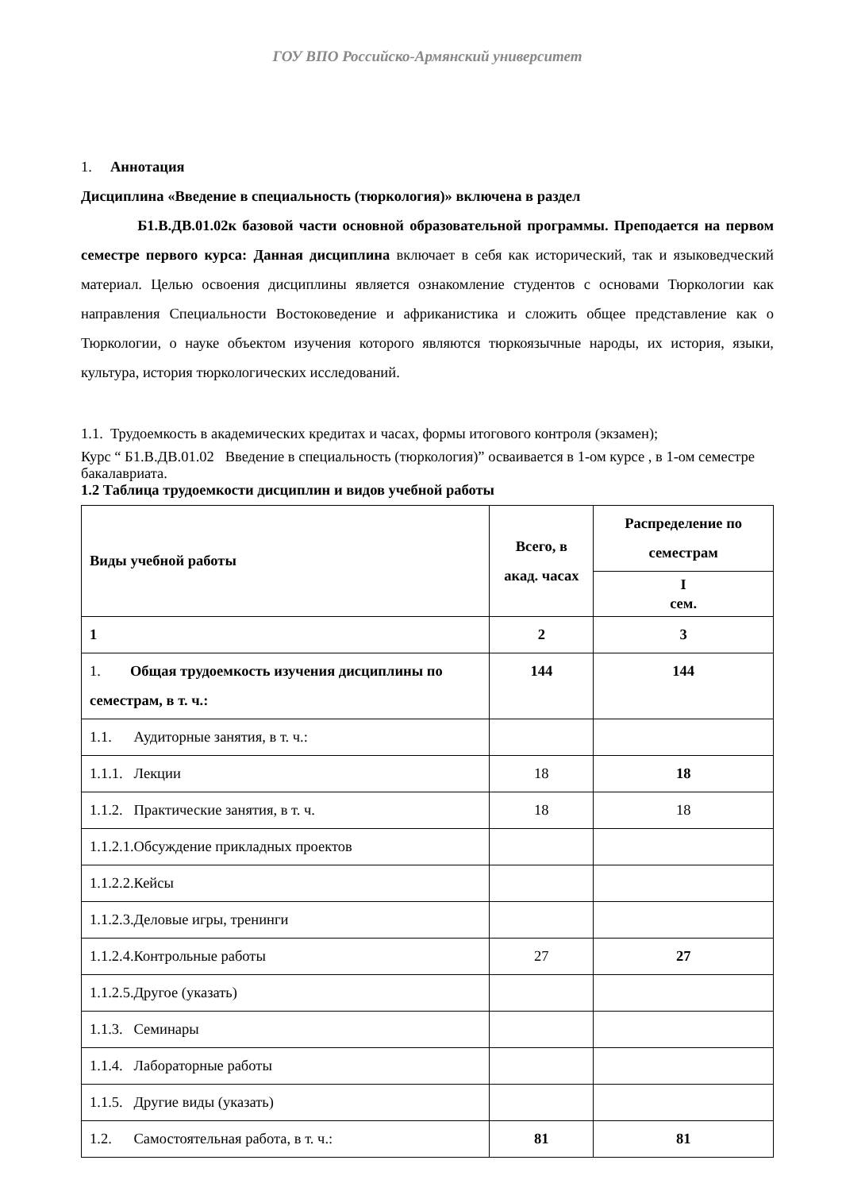ГОУ ВПО Российско-Армянский университет
1. Аннотация
Дисциплина «Введение в специальность (тюркология)» включена в раздел
Б1.В.ДВ.01.02к базовой части основной образовательной программы. Преподается на первом семестре первого курса: Данная дисциплина включает в себя как исторический, так и языковедческий материал. Целью освоения дисциплины является ознакомление студентов с основами Тюркологии как направления Специальности Востоковедение и африканистика и сложить общее представление как о Тюркологии, о науке объектом изучения которого являются тюркоязычные народы, их история, языки, культура, история тюркологических исследований.
1.1. Трудоемкость в академических кредитах и часах, формы итогового контроля (экзамен);
Курс “ Б1.В.ДВ.01.02 Введение в специальность (тюркология)” осваивается в 1-ом курсе , в 1-ом семестре бакалавриата.
1.2 Таблица трудоемкости дисциплин и видов учебной работы
| Виды учебной работы | Всего, в акад. часах | Распределение по семестрам |
| --- | --- | --- |
| | | I сем. |
| 1 | 2 | 3 |
| 1. Общая трудоемкость изучения дисциплины по семестрам, в т. ч.: | 144 | 144 |
| 1.1. Аудиторные занятия, в т. ч.: | | |
| 1.1.1. Лекции | 18 | 18 |
| 1.1.2. Практические занятия, в т. ч. | 18 | 18 |
| 1.1.2.1.Обсуждение прикладных проектов | | |
| 1.1.2.2.Кейсы | | |
| 1.1.2.3.Деловые игры, тренинги | | |
| 1.1.2.4.Контрольные работы | 27 | 27 |
| 1.1.2.5.Другое (указать) | | |
| 1.1.3. Семинары | | |
| 1.1.4. Лабораторные работы | | |
| 1.1.5. Другие виды (указать) | | |
| 1.2. Самостоятельная работа, в т. ч.: | 81 | 81 |